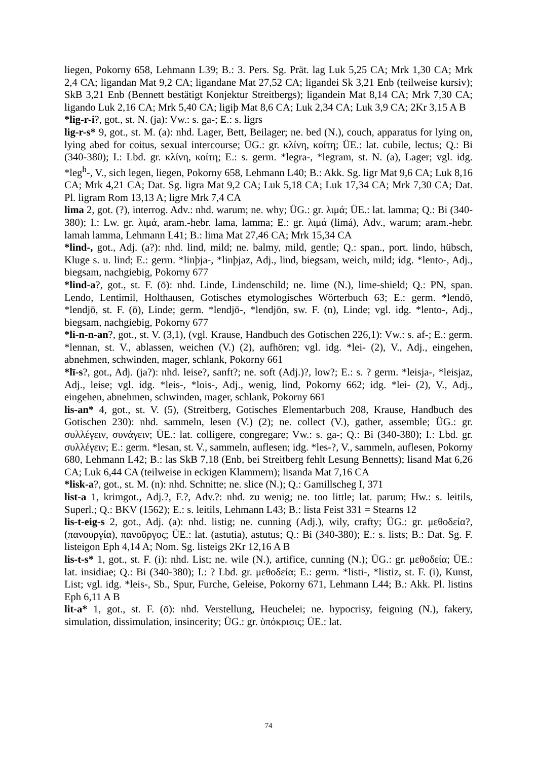liegen, Pokorny 658, Lehmann L39; B.: 3. Pers. Sg. Prät. lag Luk 5,25 CA; Mrk 1,30 CA; Mrk 2,4 CA; ligandan Mat 9,2 CA; ligandane Mat 27,52 CA; ligandei Sk 3,21 Enb (teilweise kursiv); SkB 3,21 Enb (Bennett bestätigt Konjektur Streitbergs); ligandein Mat 8,14 CA; Mrk 7,30 CA; ligando Luk 2,16 CA; Mrk 5,40 CA; ligiþ Mat 8,6 CA; Luk 2,34 CA; Luk 3,9 CA; 2Kr 3,15 A B
*lig-r-i?, got., st. N. (ja): Vw.: s. ga-; E.: s. ligrs
lig-r-s* 9, got., st. M. (a): nhd. Lager, Bett, Beilager; ne. bed (N.), couch, apparatus for lying on, lying abed for coitus, sexual intercourse; ÜG.: gr. κλίνη, κοίτη; ÜE.: lat. cubile, lectus; Q.: Bi (340-380); I.: Lbd. gr. κλίνη, κοίτη; E.: s. germ. *legra-, *legram, st. N. (a), Lager; vgl. idg. *leg<sup>h</sup>-, V., sich legen, liegen, Pokorny 658, Lehmann L40; B.: Akk. Sg. ligr Mat 9,6 CA; Luk 8,16 CA; Mrk 4,21 CA; Dat. Sg. ligra Mat 9,2 CA; Luk 5,18 CA; Luk 17,34 CA; Mrk 7,30 CA; Dat. Pl. ligram Rom 13,13 A; ligre Mrk 7,4 CA
lima 2, got. (?), interrog. Adv.: nhd. warum; ne. why; ÜG.: gr. λιμά; ÜE.: lat. lamma; Q.: Bi (340-380); I.: Lw. gr. λιμά, aram.-hebr. lama, lamma; E.: gr. λιμά (limá), Adv., warum; aram.-hebr. lamah lamma, Lehmann L41; B.: lima Mat 27,46 CA; Mrk 15,34 CA
*lind-, got., Adj. (a?): nhd. lind, mild; ne. balmy, mild, gentle; Q.: span., port. lindo, hübsch, Kluge s. u. lind; E.: germ. *linþja-, *linþjaz, Adj., lind, biegsam, weich, mild; idg. *lento-, Adj., biegsam, nachgiebig, Pokorny 677
*lind-a?, got., st. F. (ō): nhd. Linde, Lindenschild; ne. lime (N.), lime-shield; Q.: PN, span. Lendo, Lentimil, Holthausen, Gotisches etymologisches Wörterbuch 63; E.: germ. *lendō, *lendjō, st. F. (ō), Linde; germ. *lendjō-, *lendjōn, sw. F. (n), Linde; vgl. idg. *lento-, Adj., biegsam, nachgiebig, Pokorny 677
*li-n-n-an?, got., st. V. (3,1), (vgl. Krause, Handbuch des Gotischen 226,1): Vw.: s. af-; E.: germ. *lennan, st. V., ablassen, weichen (V.) (2), aufhören; vgl. idg. *lei- (2), V., Adj., eingehen, abnehmen, schwinden, mager, schlank, Pokorny 661
*lī-s?, got., Adj. (ja?): nhd. leise?, sanft?; ne. soft (Adj.)?, low?; E.: s. ? germ. *leisja-, *leisjaz, Adj., leise; vgl. idg. *leis-, *lois-, Adj., wenig, lind, Pokorny 662; idg. *lei- (2), V., Adj., eingehen, abnehmen, schwinden, mager, schlank, Pokorny 661
lis-an* 4, got., st. V. (5), (Streitberg, Gotisches Elementarbuch 208, Krause, Handbuch des Gotischen 230): nhd. sammeln, lesen (V.) (2); ne. collect (V.), gather, assemble; ÜG.: gr. συλλέγειν, συνάγειν; ÜE.: lat. colligere, congregare; Vw.: s. ga-; Q.: Bi (340-380); I.: Lbd. gr. συλλέγειν; E.: germ. *lesan, st. V., sammeln, auflesen; idg. *les-?, V., sammeln, auflesen, Pokorny 680, Lehmann L42; B.: las SkB 7,18 (Enb, bei Streitberg fehlt Lesung Bennetts); lisand Mat 6,26 CA; Luk 6,44 CA (teilweise in eckigen Klammern); lisanda Mat 7,16 CA
*lisk-a?, got., st. M. (n): nhd. Schnitte; ne. slice (N.); Q.: Gamillscheg I, 371
list-a 1, krimgot., Adj.?, F.?, Adv.?: nhd. zu wenig; ne. too little; lat. parum; Hw.: s. leitils, Superl.; Q.: BKV (1562); E.: s. leitils, Lehmann L43; B.: lista Feist 331 = Stearns 12
lis-t-eig-s 2, got., Adj. (a): nhd. listig; ne. cunning (Adj.), wily, crafty; ÜG.: gr. μεθοδεία?, (πανουργία), πανοῦργος; ÜE.: lat. (astutia), astutus; Q.: Bi (340-380); E.: s. lists; B.: Dat. Sg. F. listeigon Eph 4,14 A; Nom. Sg. listeigs 2Kr 12,16 A B
lis-t-s* 1, got., st. F. (i): nhd. List; ne. wile (N.), artifice, cunning (N.); ÜG.: gr. μεθοδεία; ÜE.: lat. insidiae; Q.: Bi (340-380); I.: ? Lbd. gr. μεθοδεία; E.: germ. *listi-, *listiz, st. F. (i), Kunst, List; vgl. idg. *leis-, Sb., Spur, Furche, Geleise, Pokorny 671, Lehmann L44; B.: Akk. Pl. listins Eph 6,11 A B
lit-a* 1, got., st. F. (ō): nhd. Verstellung, Heuchelei; ne. hypocrisy, feigning (N.), fakery, simulation, dissimulation, insincerity; ÜG.: gr. ὑπόκρισις; ÜE.: lat.
74